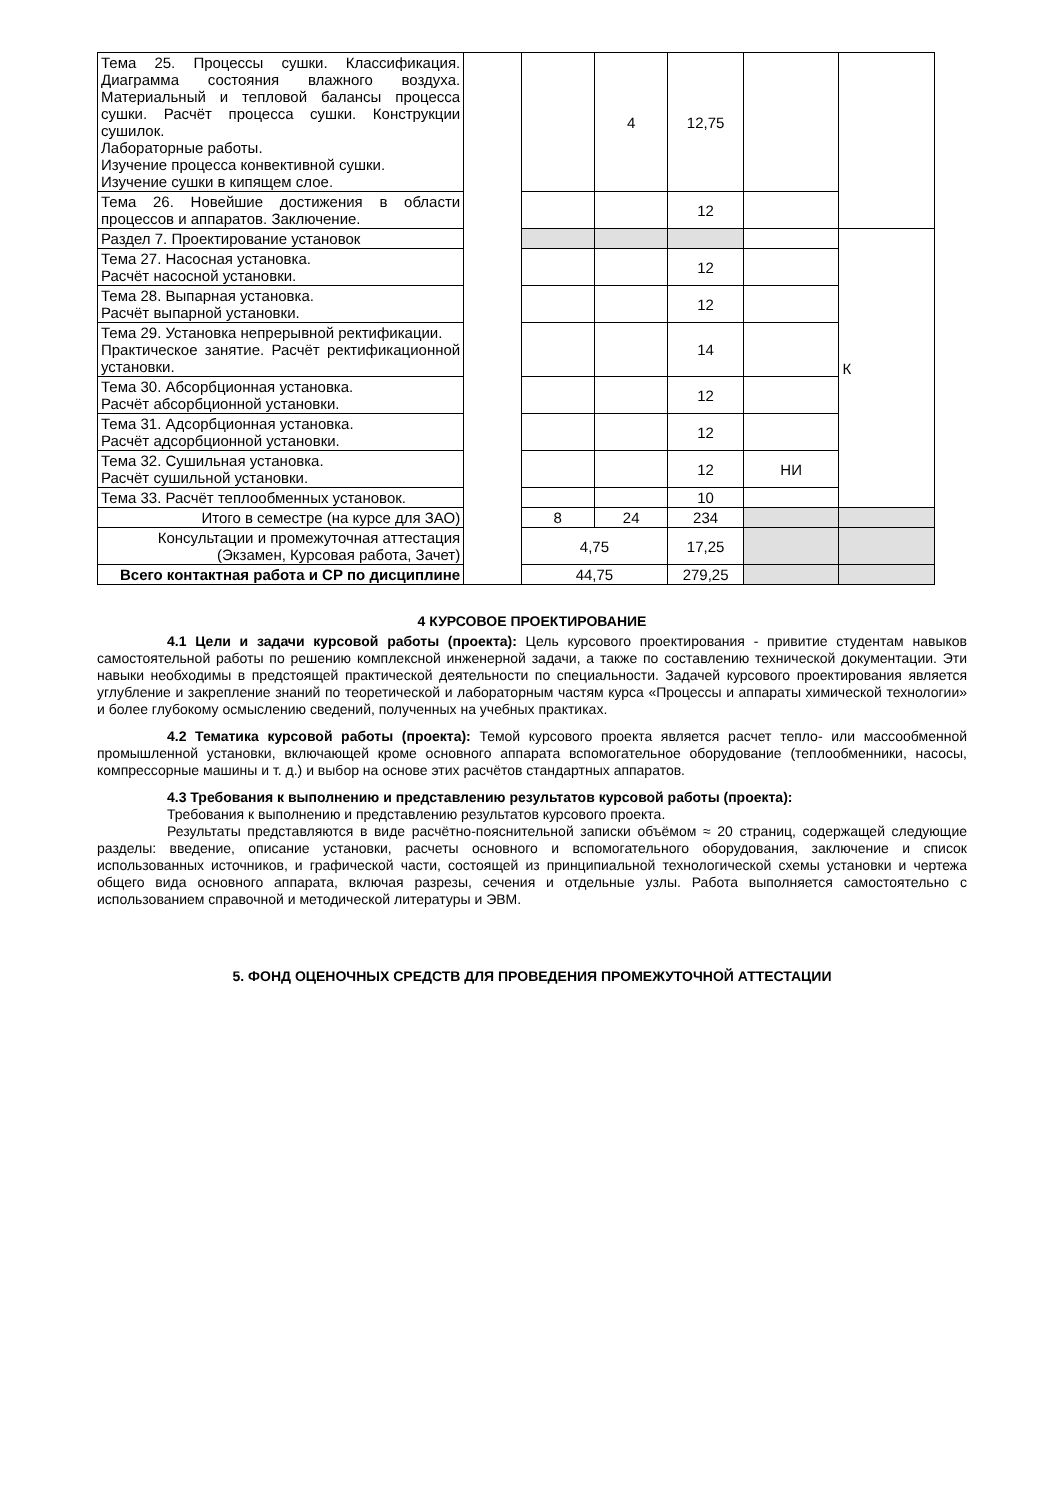| Тема 25. Процессы сушки. Классификация. Диаграмма состояния влажного воздуха. Материальный и тепловой балансы процесса сушки. Расчёт процесса сушки. Конструкции сушилок. Лабораторные работы. Изучение процесса конвективной сушки. Изучение сушки в кипящем слое. | | | 4 | 12,75 | | |
| Тема 26. Новейшие достижения в области процессов и аппаратов. Заключение. | | | | 12 | | |
| Раздел 7. Проектирование установок | | | | | | К |
| Тема 27. Насосная установка. Расчёт насосной установки. | | | | 12 | | |
| Тема 28. Выпарная установка. Расчёт выпарной установки. | | | | 12 | | |
| Тема 29. Установка непрерывной ректификации. Практическое занятие. Расчёт ректификационной установки. | | | | 14 | | |
| Тема 30. Абсорбционная установка. Расчёт абсорбционной установки. | | | | 12 | | |
| Тема 31. Адсорбционная установка. Расчёт адсорбционной установки. | | | | 12 | | |
| Тема 32. Сушильная установка. Расчёт сушильной установки. | | | | 12 | НИ | |
| Тема 33. Расчёт теплообменных установок. | | | | 10 | | |
| Итого в семестре (на курсе для ЗАО) | | 8 | 24 | 234 | | |
| Консультации и промежуточная аттестация (Экзамен, Курсовая работа, Зачет) | | 4,75 | | 17,25 | | |
| Всего контактная работа и СР по дисциплине | | 44,75 | | 279,25 | | |
4 КУРСОВОЕ ПРОЕКТИРОВАНИЕ
4.1 Цели и задачи курсовой работы (проекта): Цель курсового проектирования - привитие студентам навыков самостоятельной работы по решению комплексной инженерной задачи, а также по составлению технической документации. Эти навыки необходимы в предстоящей практической деятельности по специальности. Задачей курсового проектирования является углубление и закрепление знаний по теоретической и лабораторным частям курса «Процессы и аппараты химической технологии» и более глубокому осмыслению сведений, полученных на учебных практиках.
4.2 Тематика курсовой работы (проекта): Темой курсового проекта является расчет тепло- или массообменной промышленной установки, включающей кроме основного аппарата вспомогательное оборудование (теплообменники, насосы, компрессорные машины и т. д.) и выбор на основе этих расчётов стандартных аппаратов.
4.3 Требования к выполнению и представлению результатов курсовой работы (проекта):
Требования к выполнению и представлению результатов курсового проекта.
Результаты представляются в виде расчётно-пояснительной записки объёмом ≈ 20 страниц, содержащей следующие разделы: введение, описание установки, расчеты основного и вспомогательного оборудования, заключение и список использованных источников, и графической части, состоящей из принципиальной технологической схемы установки и чертежа общего вида основного аппарата, включая разрезы, сечения и отдельные узлы. Работа выполняется самостоятельно с использованием справочной и методической литературы и ЭВМ.
5. ФОНД ОЦЕНОЧНЫХ СРЕДСТВ ДЛЯ ПРОВЕДЕНИЯ ПРОМЕЖУТОЧНОЙ АТТЕСТАЦИИ